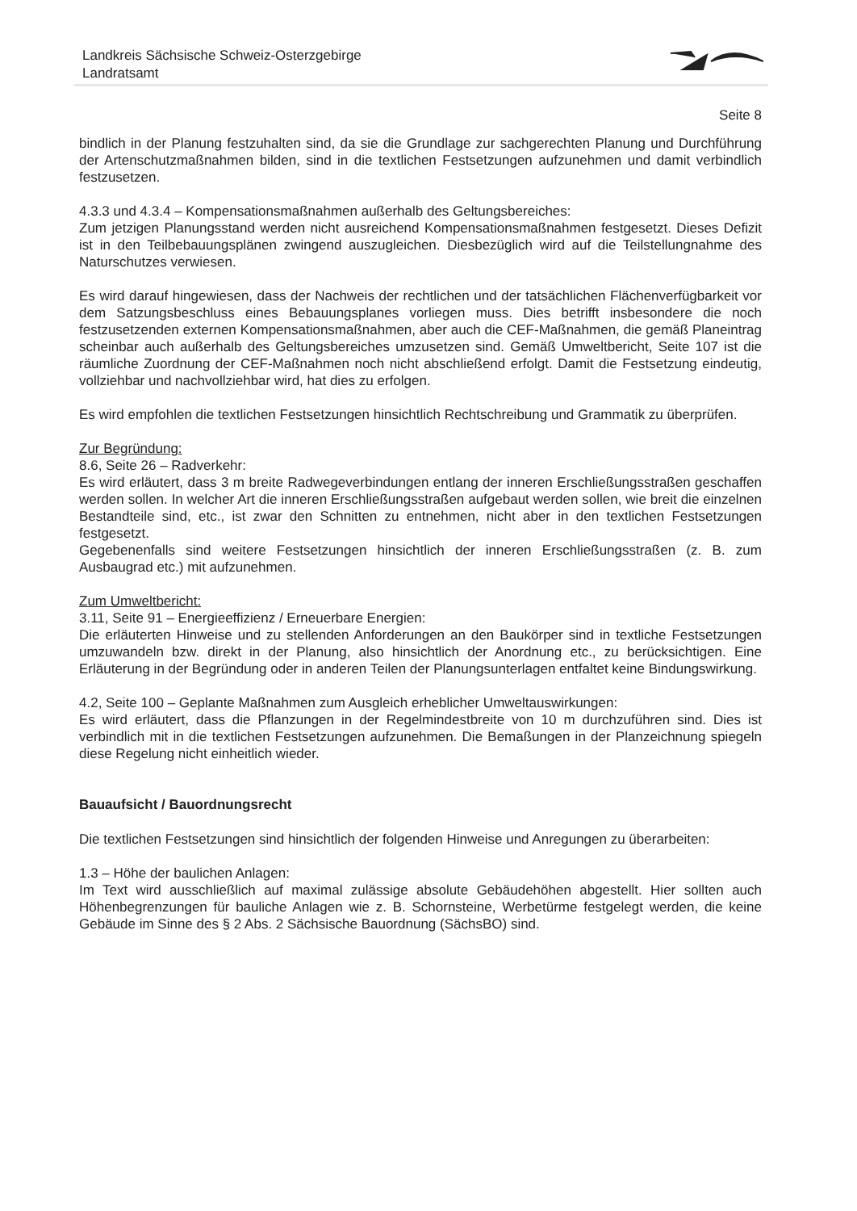Landkreis Sächsische Schweiz-Osterzgebirge
Landratsamt
Seite 8
bindlich in der Planung festzuhalten sind, da sie die Grundlage zur sachgerechten Planung und Durchführung der Artenschutzmaßnahmen bilden, sind in die textlichen Festsetzungen aufzunehmen und damit verbindlich festzusetzen.
4.3.3 und 4.3.4 – Kompensationsmaßnahmen außerhalb des Geltungsbereiches:
Zum jetzigen Planungsstand werden nicht ausreichend Kompensationsmaßnahmen festgesetzt. Dieses Defizit ist in den Teilbebauungsplänen zwingend auszugleichen. Diesbezüglich wird auf die Teilstellungnahme des Naturschutzes verwiesen.
Es wird darauf hingewiesen, dass der Nachweis der rechtlichen und der tatsächlichen Flächenverfügbarkeit vor dem Satzungsbeschluss eines Bebauungsplanes vorliegen muss. Dies betrifft insbesondere die noch festzusetzenden externen Kompensationsmaßnahmen, aber auch die CEF-Maßnahmen, die gemäß Planeintrag scheinbar auch außerhalb des Geltungsbereiches umzusetzen sind. Gemäß Umweltbericht, Seite 107 ist die räumliche Zuordnung der CEF-Maßnahmen noch nicht abschließend erfolgt. Damit die Festsetzung eindeutig, vollziehbar und nachvollziehbar wird, hat dies zu erfolgen.
Es wird empfohlen die textlichen Festsetzungen hinsichtlich Rechtschreibung und Grammatik zu überprüfen.
Zur Begründung:
8.6, Seite 26 – Radverkehr:
Es wird erläutert, dass 3 m breite Radwegeverbindungen entlang der inneren Erschließungsstraßen geschaffen werden sollen. In welcher Art die inneren Erschließungsstraßen aufgebaut werden sollen, wie breit die einzelnen Bestandteile sind, etc., ist zwar den Schnitten zu entnehmen, nicht aber in den textlichen Festsetzungen festgesetzt.
Gegebenenfalls sind weitere Festsetzungen hinsichtlich der inneren Erschließungsstraßen (z. B. zum Ausbaugrad etc.) mit aufzunehmen.
Zum Umweltbericht:
3.11, Seite 91 – Energieeffizienz / Erneuerbare Energien:
Die erläuterten Hinweise und zu stellenden Anforderungen an den Baukörper sind in textliche Festsetzungen umzuwandeln bzw. direkt in der Planung, also hinsichtlich der Anordnung etc., zu berücksichtigen. Eine Erläuterung in der Begründung oder in anderen Teilen der Planungsunterlagen entfaltet keine Bindungswirkung.
4.2, Seite 100 – Geplante Maßnahmen zum Ausgleich erheblicher Umweltauswirkungen:
Es wird erläutert, dass die Pflanzungen in der Regelmindestbreite von 10 m durchzuführen sind. Dies ist verbindlich mit in die textlichen Festsetzungen aufzunehmen. Die Bemaßungen in der Planzeichnung spiegeln diese Regelung nicht einheitlich wieder.
Bauaufsicht / Bauordnungsrecht
Die textlichen Festsetzungen sind hinsichtlich der folgenden Hinweise und Anregungen zu überarbeiten:
1.3 – Höhe der baulichen Anlagen:
Im Text wird ausschließlich auf maximal zulässige absolute Gebäudehöhen abgestellt. Hier sollten auch Höhenbegrenzungen für bauliche Anlagen wie z. B. Schornsteine, Werbetürme festgelegt werden, die keine Gebäude im Sinne des § 2 Abs. 2 Sächsische Bauordnung (SächsBO) sind.